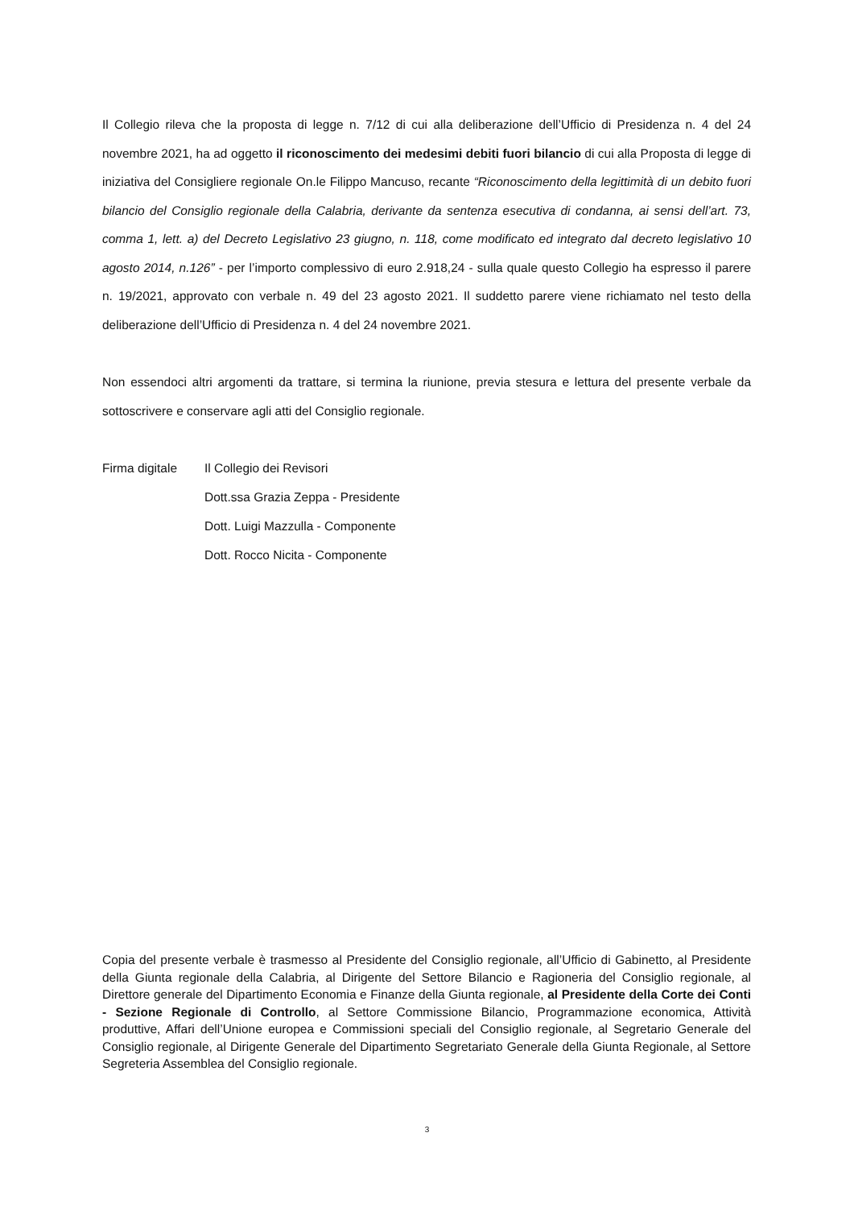Il Collegio rileva che la proposta di legge n. 7/12 di cui alla deliberazione dell’Ufficio di Presidenza n. 4 del 24 novembre 2021, ha ad oggetto il riconoscimento dei medesimi debiti fuori bilancio di cui alla Proposta di legge di iniziativa del Consigliere regionale On.le Filippo Mancuso, recante “Riconoscimento della legittimità di un debito fuori bilancio del Consiglio regionale della Calabria, derivante da sentenza esecutiva di condanna, ai sensi dell’art. 73, comma 1, lett. a) del Decreto Legislativo 23 giugno, n. 118, come modificato ed integrato dal decreto legislativo 10 agosto 2014, n.126” - per l’importo complessivo di euro 2.918,24 - sulla quale questo Collegio ha espresso il parere n. 19/2021, approvato con verbale n. 49 del 23 agosto 2021. Il suddetto parere viene richiamato nel testo della deliberazione dell’Ufficio di Presidenza n. 4 del 24 novembre 2021.
Non essendoci altri argomenti da trattare, si termina la riunione, previa stesura e lettura del presente verbale da sottoscrivere e conservare agli atti del Consiglio regionale.
Firma digitale Il Collegio dei Revisori
Dott.ssa Grazia Zeppa - Presidente
Dott. Luigi Mazzulla - Componente
Dott. Rocco Nicita - Componente
Copia del presente verbale è trasmesso al Presidente del Consiglio regionale, all’Ufficio di Gabinetto, al Presidente della Giunta regionale della Calabria, al Dirigente del Settore Bilancio e Ragioneria del Consiglio regionale, al Direttore generale del Dipartimento Economia e Finanze della Giunta regionale, al Presidente della Corte dei Conti - Sezione Regionale di Controllo, al Settore Commissione Bilancio, Programmazione economica, Attività produttive, Affari dell’Unione europea e Commissioni speciali del Consiglio regionale, al Segretario Generale del Consiglio regionale, al Dirigente Generale del Dipartimento Segretariato Generale della Giunta Regionale, al Settore Segreteria Assemblea del Consiglio regionale.
3